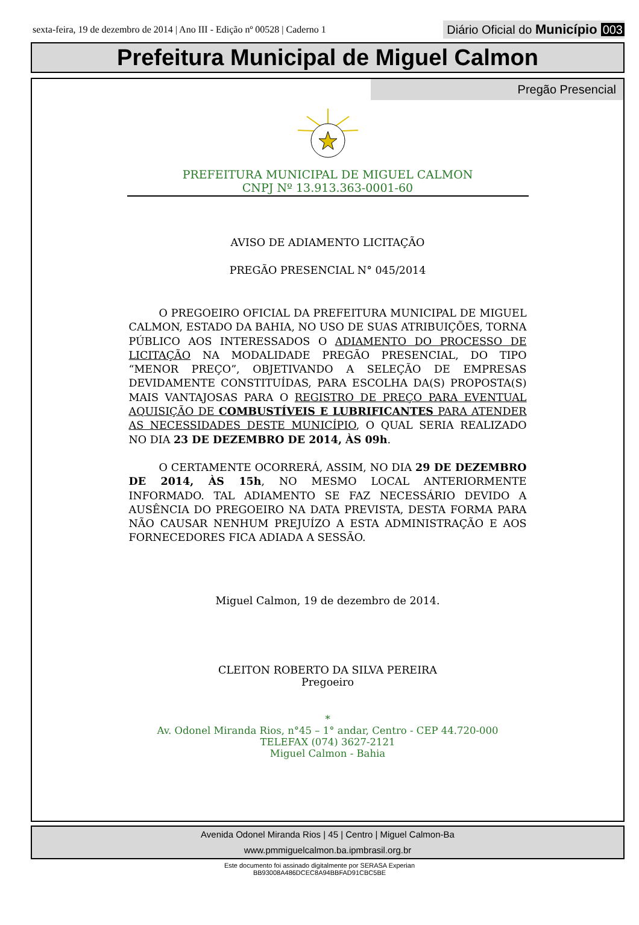sexta-feira, 19 de dezembro de 2014 | Ano III - Edição nº 00528 | Caderno 1
Diário Oficial do Município 003
Prefeitura Municipal de Miguel Calmon
Pregão Presencial
PREFEITURA MUNICIPAL DE MIGUEL CALMON
CNPJ Nº 13.913.363-0001-60
AVISO DE ADIAMENTO LICITAÇÃO
PREGÃO PRESENCIAL N° 045/2014
O PREGOEIRO OFICIAL DA PREFEITURA MUNICIPAL DE MIGUEL CALMON, ESTADO DA BAHIA, NO USO DE SUAS ATRIBUIÇÕES, TORNA PÚBLICO AOS INTERESSADOS O ADIAMENTO DO PROCESSO DE LICITAÇÃO NA MODALIDADE PREGÃO PRESENCIAL, DO TIPO “MENOR PREÇO”, OBJETIVANDO A SELEÇÃO DE EMPRESAS DEVIDAMENTE CONSTITUÍDAS, PARA ESCOLHA DA(S) PROPOSTA(S) MAIS VANTAJOSAS PARA O REGISTRO DE PREÇO PARA EVENTUAL AQUISIÇÃO DE COMBUSTÍVEIS E LUBRIFICANTES PARA ATENDER AS NECESSIDADES DESTE MUNICÍPIO, O QUAL SERIA REALIZADO NO DIA 23 DE DEZEMBRO DE 2014, ÀS 09h.
O CERTAMENTE OCORRERÁ, ASSIM, NO DIA 29 DE DEZEMBRO DE 2014, ÀS 15h, NO MESMO LOCAL ANTERIORMENTE INFORMADO. TAL ADIAMENTO SE FAZ NECESSÁRIO DEVIDO A AUSÊNCIA DO PREGOEIRO NA DATA PREVISTA, DESTA FORMA PARA NÃO CAUSAR NENHUM PREJUÍZO A ESTA ADMINISTRAÇÃO E AOS FORNECEDORES FICA ADIADA A SESSÃO.
Miguel Calmon, 19 de dezembro de 2014.
CLEITON ROBERTO DA SILVA PEREIRA
Pregoeiro
*
Av. Odonel Miranda Rios, n°45 – 1° andar, Centro - CEP 44.720-000
TELEFAX (074) 3627-2121
Miguel Calmon - Bahia
Avenida Odonel Miranda Rios | 45 | Centro | Miguel Calmon-Ba
www.pmmiguelcalmon.ba.ipmbrasil.org.br
Este documento foi assinado digitalmente por SERASA Experian
BB93008A486DCEC8A94BBFAD91CBC5BE